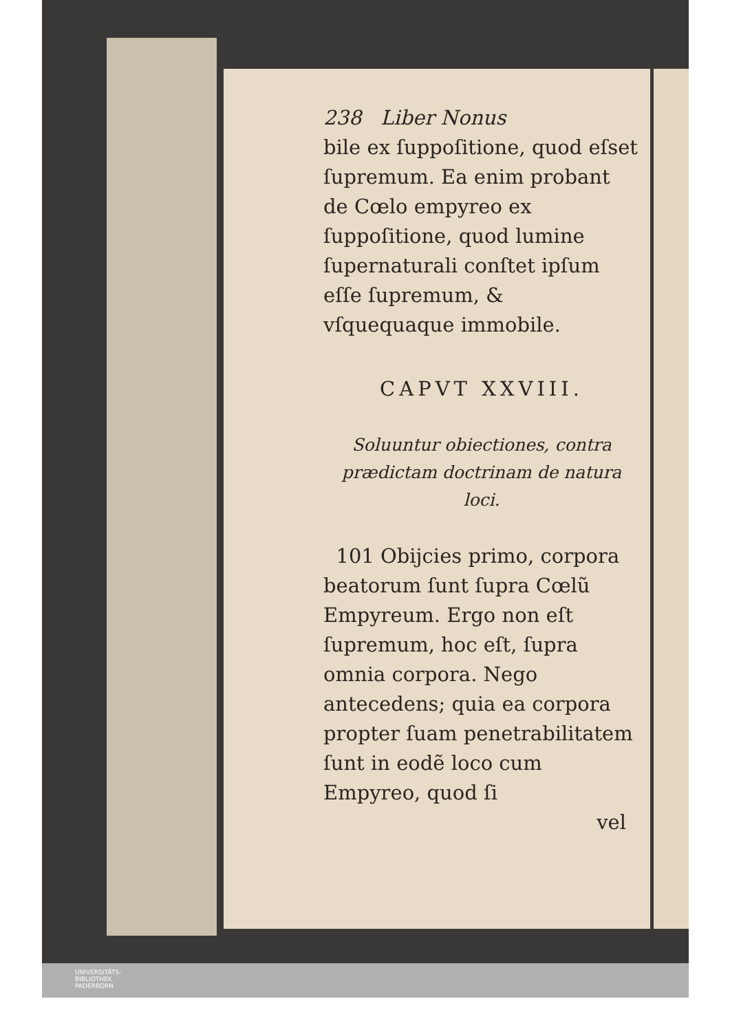238 Liber Nonus
bile ex ſuppoſitione, quod eſset ſupremum. Ea enim probant de Cœlo empyreo ex ſuppoſitione, quod lumine ſupernaturali conſtet ipſum eſſe ſupremum, & vſquequaque immobile.
CAPVT XXVIII.
Soluuntur obiectiones, contra prædictam doctrinam de natura loci.
101 Obijcies primo, corpora beatorum ſunt ſupra Cœlũ Empyreum. Ergo non eſt ſupremum, hoc eſt, ſupra omnia corpora. Nego antecedens; quia ea corpora propter ſuam penetrabilitatem ſunt in eodẽ loco cum Empyreo, quod ſi
vel
UNIVERSITÄTS-
BIBLIOTHEK
PADERBORN